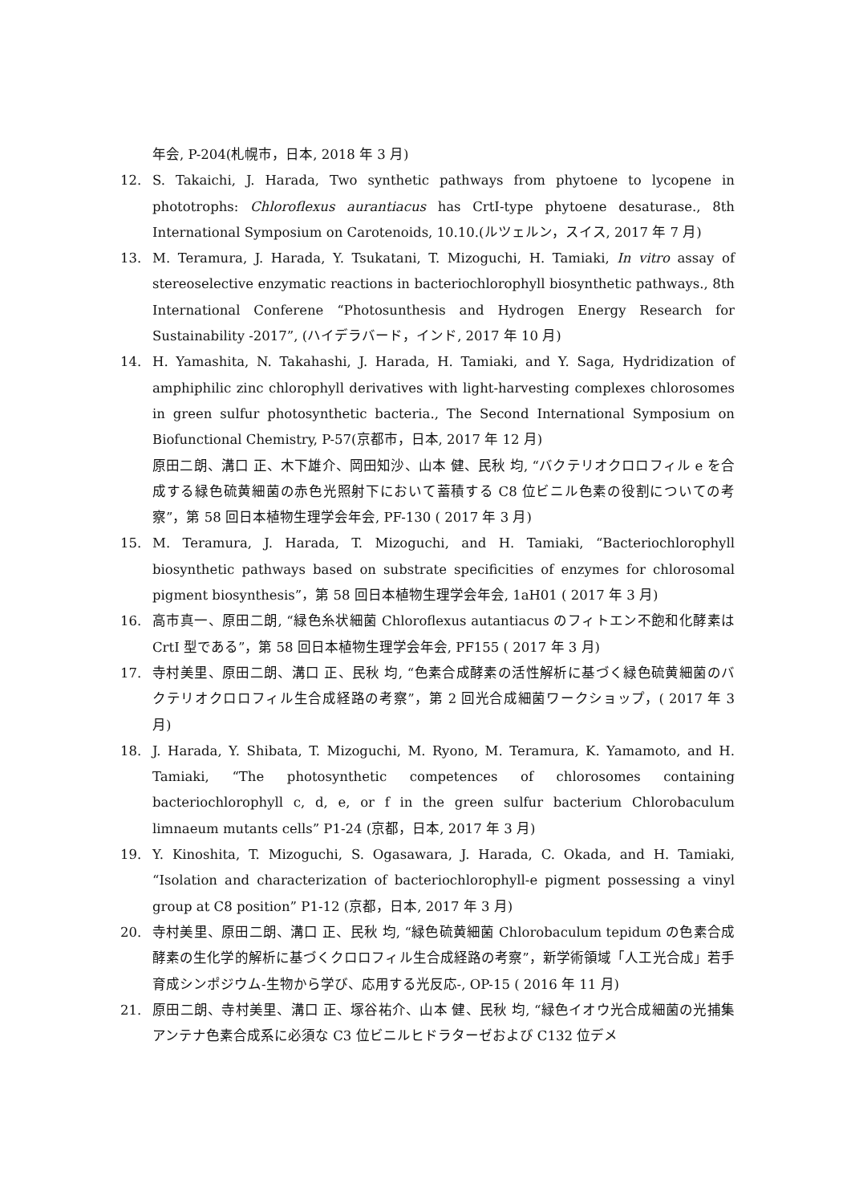年会, P-204(札幌市，日本, 2018 年 3 月)
12. S. Takaichi, J. Harada, Two synthetic pathways from phytoene to lycopene in phototrophs: Chloroflexus aurantiacus has CrtI-type phytoene desaturase., 8th International Symposium on Carotenoids, 10.10.(ルツェルン，スイス, 2017 年 7 月)
13. M. Teramura, J. Harada, Y. Tsukatani, T. Mizoguchi, H. Tamiaki, In vitro assay of stereoselective enzymatic reactions in bacteriochlorophyll biosynthetic pathways., 8th International Conferene “Photosunthesis and Hydrogen Energy Research for Sustainability -2017”, (ハイデラバード，インド, 2017 年 10 月)
14. H. Yamashita, N. Takahashi, J. Harada, H. Tamiaki, and Y. Saga, Hydridization of amphiphilic zinc chlorophyll derivatives with light-harvesting complexes chlorosomes in green sulfur photosynthetic bacteria., The Second International Symposium on Biofunctional Chemistry, P-57(京都市，日本, 2017 年 12 月)
原田二朗、溝口 正、木下雄介、岡田知沙、山本 健、民秋 均, “バクテリオクロロフィル e を合成する緑色硫黄細菌の赤色光照射下において蓄積する C8 位ビニル色素の役割についての考察”，第 58 回日本植物生理学会年会, PF-130 ( 2017 年 3 月)
15. M. Teramura, J. Harada, T. Mizoguchi, and H. Tamiaki, “Bacteriochlorophyll biosynthetic pathways based on substrate specificities of enzymes for chlorosomal pigment biosynthesis”，第 58 回日本植物生理学会年会, 1aH01 ( 2017 年 3 月)
16. 高市真一、原田二朗, “緑色糸状細菌 Chloroflexus autantiacus のフィトエン不飽和化酵素は CrtI 型である”，第 58 回日本植物生理学会年会, PF155 ( 2017 年 3 月)
17. 寺村美里、原田二朗、溝口 正、民秋 均, “色素合成酵素の活性解析に基づく緑色硫黄細菌のバクテリオクロロフィル生合成経路の考察”，第 2 回光合成細菌ワークショップ，( 2017 年 3 月)
18. J. Harada, Y. Shibata, T. Mizoguchi, M. Ryono, M. Teramura, K. Yamamoto, and H. Tamiaki, “The photosynthetic competences of chlorosomes containing bacteriochlorophyll c, d, e, or f in the green sulfur bacterium Chlorobaculum limnaeum mutants cells” P1-24 (京都，日本, 2017 年 3 月)
19. Y. Kinoshita, T. Mizoguchi, S. Ogasawara, J. Harada, C. Okada, and H. Tamiaki, “Isolation and characterization of bacteriochlorophyll-e pigment possessing a vinyl group at C8 position” P1-12 (京都，日本, 2017 年 3 月)
20. 寺村美里、原田二朗、溝口 正、民秋 均, “緑色硫黄細菌 Chlorobaculum tepidum の色素合成酵素の生化学的解析に基づくクロロフィル生合成経路の考察”，新学術領域「人工光合成」若手育成シンポジウム-生物から学び、応用する光反応-, OP-15 ( 2016 年 11 月)
21. 原田二朗、寺村美里、溝口 正、塚谷祐介、山本 健、民秋 均, “緑色イオウ光合成細菌の光捕集アンテナ色素合成系に必須な C3 位ビニルヒドラターゼおよび C132 位デメ